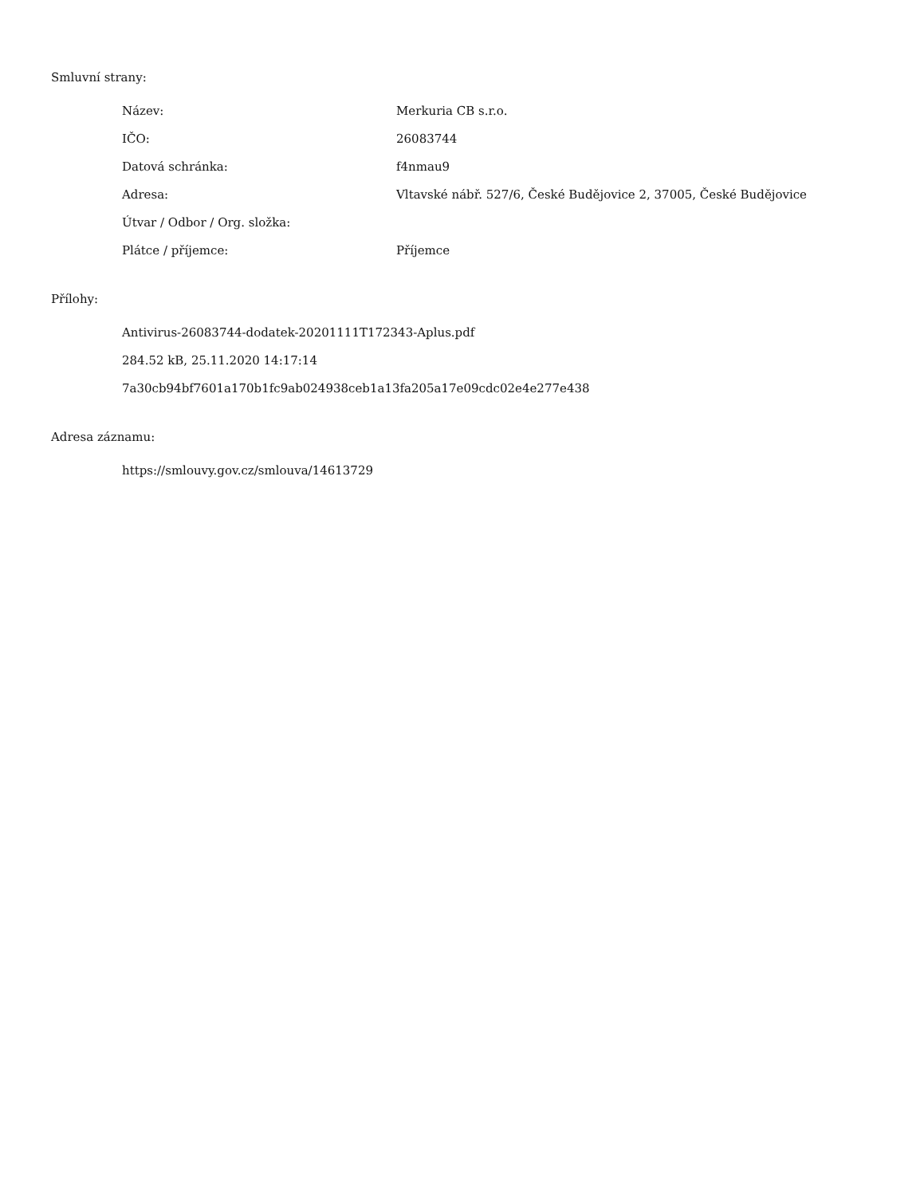Smluvní strany:
| Název: | Merkuria CB s.r.o. |
| IČO: | 26083744 |
| Datová schránka: | f4nmau9 |
| Adresa: | Vltavské nábř. 527/6, České Budějovice 2, 37005, České Budějovice |
| Útvar / Odbor / Org. složka: | |
| Plátce / příjemce: | Příjemce |
Přílohy:
Antivirus-26083744-dodatek-20201111T172343-Aplus.pdf
284.52 kB, 25.11.2020 14:17:14
7a30cb94bf7601a170b1fc9ab024938ceb1a13fa205a17e09cdc02e4e277e438
Adresa záznamu:
https://smlouvy.gov.cz/smlouva/14613729